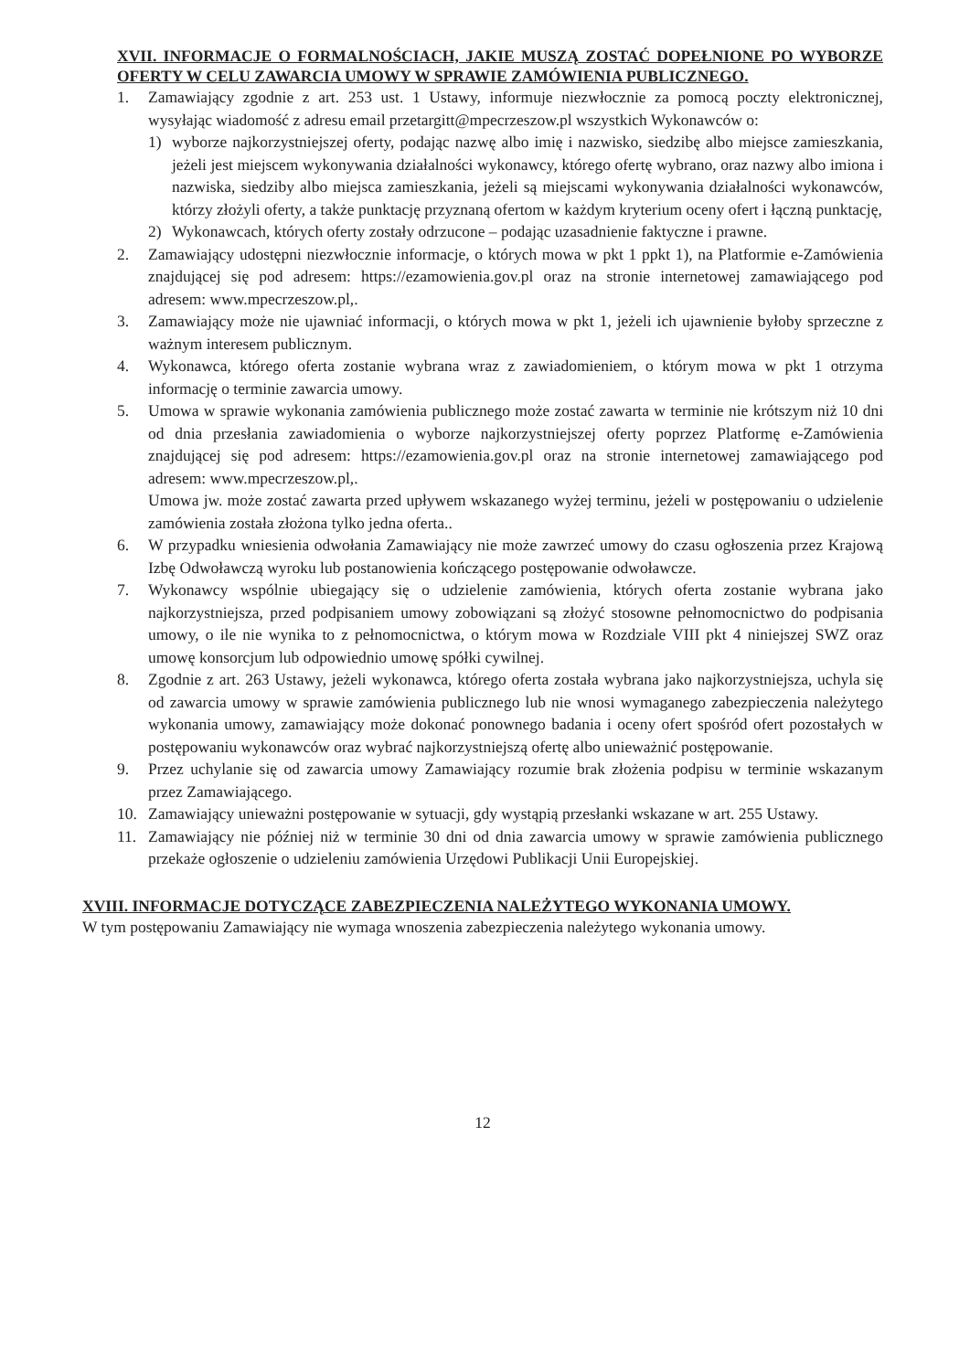XVII. INFORMACJE O FORMALNOŚCIACH, JAKIE MUSZĄ ZOSTAĆ DOPEŁNIONE PO WYBORZE OFERTY W CELU ZAWARCIA UMOWY W SPRAWIE ZAMÓWIENIA PUBLICZNEGO.
1. Zamawiający zgodnie z art. 253 ust. 1 Ustawy, informuje niezwłocznie za pomocą poczty elektronicznej, wysyłając wiadomość z adresu email przetargitt@mpecrzeszow.pl wszystkich Wykonawców o:
1) wyborze najkorzystniejszej oferty, podając nazwę albo imię i nazwisko, siedzibę albo miejsce zamieszkania, jeżeli jest miejscem wykonywania działalności wykonawcy, którego ofertę wybrano, oraz nazwy albo imiona i nazwiska, siedziby albo miejsca zamieszkania, jeżeli są miejscami wykonywania działalności wykonawców, którzy złożyli oferty, a także punktację przyznaną ofertom w każdym kryterium oceny ofert i łączną punktację,
2) Wykonawcach, których oferty zostały odrzucone – podając uzasadnienie faktyczne i prawne.
2. Zamawiający udostępni niezwłocznie informacje, o których mowa w pkt 1 ppkt 1), na Platformie e-Zamówienia znajdującej się pod adresem: https://ezamowienia.gov.pl oraz na stronie internetowej zamawiającego pod adresem: www.mpecrzeszow.pl,.
3. Zamawiający może nie ujawniać informacji, o których mowa w pkt 1, jeżeli ich ujawnienie byłoby sprzeczne z ważnym interesem publicznym.
4. Wykonawca, którego oferta zostanie wybrana wraz z zawiadomieniem, o którym mowa w pkt 1 otrzyma informację o terminie zawarcia umowy.
5. Umowa w sprawie wykonania zamówienia publicznego może zostać zawarta w terminie nie krótszym niż 10 dni od dnia przesłania zawiadomienia o wyborze najkorzystniejszej oferty poprzez Platformę e-Zamówienia znajdującej się pod adresem: https://ezamowienia.gov.pl oraz na stronie internetowej zamawiającego pod adresem: www.mpecrzeszow.pl,.
Umowa jw. może zostać zawarta przed upływem wskazanego wyżej terminu, jeżeli w postępowaniu o udzielenie zamówienia została złożona tylko jedna oferta..
6. W przypadku wniesienia odwołania Zamawiający nie może zawrzeć umowy do czasu ogłoszenia przez Krajową Izbę Odwoławczą wyroku lub postanowienia kończącego postępowanie odwoławcze.
7. Wykonawcy wspólnie ubiegający się o udzielenie zamówienia, których oferta zostanie wybrana jako najkorzystniejsza, przed podpisaniem umowy zobowiązani są złożyć stosowne pełnomocnictwo do podpisania umowy, o ile nie wynika to z pełnomocnictwa, o którym mowa w Rozdziale VIII pkt 4 niniejszej SWZ oraz umowę konsorcjum lub odpowiednio umowę spółki cywilnej.
8. Zgodnie z art. 263 Ustawy, jeżeli wykonawca, którego oferta została wybrana jako najkorzystniejsza, uchyla się od zawarcia umowy w sprawie zamówienia publicznego lub nie wnosi wymaganego zabezpieczenia należytego wykonania umowy, zamawiający może dokonać ponownego badania i oceny ofert spośród ofert pozostałych w postępowaniu wykonawców oraz wybrać najkorzystniejszą ofertę albo unieważnić postępowanie.
9. Przez uchylanie się od zawarcia umowy Zamawiający rozumie brak złożenia podpisu w terminie wskazanym przez Zamawiającego.
10. Zamawiający unieważni postępowanie w sytuacji, gdy wystąpią przesłanki wskazane w art. 255 Ustawy.
11. Zamawiający nie później niż w terminie 30 dni od dnia zawarcia umowy w sprawie zamówienia publicznego przekaże ogłoszenie o udzieleniu zamówienia Urzędowi Publikacji Unii Europejskiej.
XVIII. INFORMACJE DOTYCZĄCE ZABEZPIECZENIA NALEŻYTEGO WYKONANIA UMOWY.
W tym postępowaniu Zamawiający nie wymaga wnoszenia zabezpieczenia należytego wykonania umowy.
12